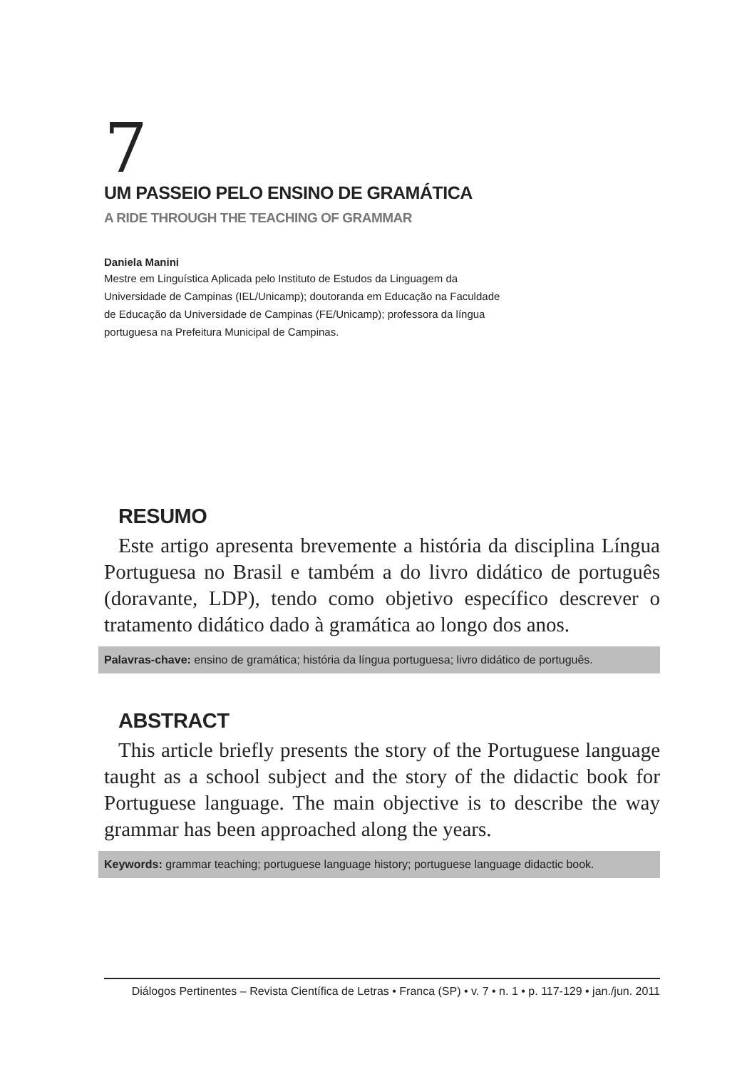7
UM PASSEIO PELO ENSINO DE GRAMÁTICA
A RIDE THROUGH THE TEACHING OF GRAMMAR
Daniela Manini
Mestre em Linguística Aplicada pelo Instituto de Estudos da Linguagem da Universidade de Campinas (IEL/Unicamp); doutoranda em Educação na Faculdade de Educação da Universidade de Campinas (FE/Unicamp); professora da língua portuguesa na Prefeitura Municipal de Campinas.
RESUMO
Este artigo apresenta brevemente a história da disciplina Língua Portuguesa no Brasil e também a do livro didático de português (doravante, LDP), tendo como objetivo específico descrever o tratamento didático dado à gramática ao longo dos anos.
Palavras-chave: ensino de gramática; história da língua portuguesa; livro didático de português.
ABSTRACT
This article briefly presents the story of the Portuguese language taught as a school subject and the story of the didactic book for Portuguese language. The main objective is to describe the way grammar has been approached along the years.
Keywords: grammar teaching; portuguese language history; portuguese language didactic book.
Diálogos Pertinentes – Revista Científica de Letras • Franca (SP) • v. 7 • n. 1 • p. 117-129 • jan./jun. 2011